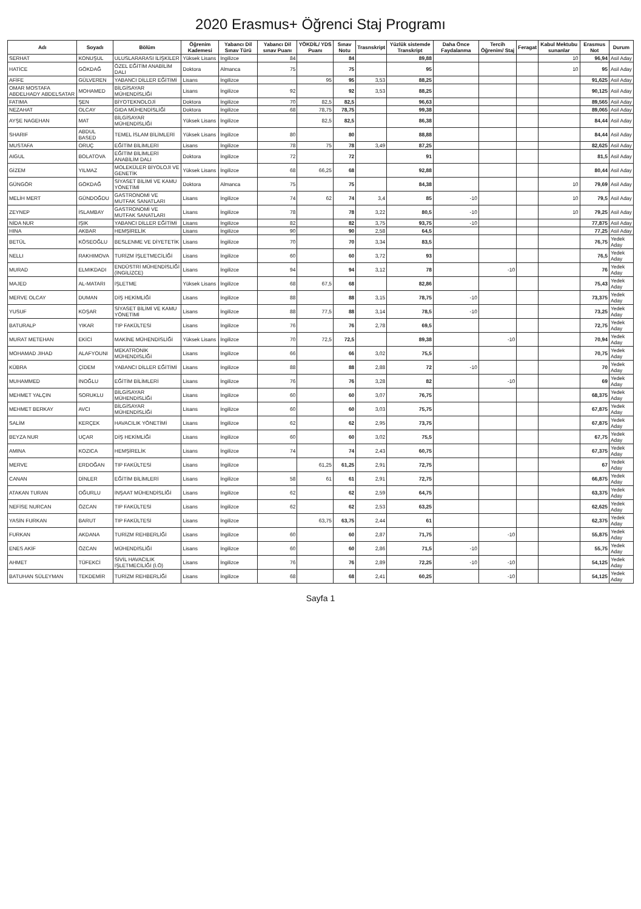2020 Erasmus+ Öğrenci Staj Programı
| Adı | Soyadı | Bölüm | Öğrenim Kademesi | Yabancı Dil Sınav Türü | Yabancı Dil sınav Puanı | YÖKDİL/ YDS Puanı | Sınav Notu | Trasnskript | Yüzlük sistemde Transkript | Daha Önce Faydalanma | Tercih Öğrenim/ Staj | Feragat | Kabul Mektubu sunanlar | Erasmus Not | Durum |
| --- | --- | --- | --- | --- | --- | --- | --- | --- | --- | --- | --- | --- | --- | --- | --- |
| SERHAT | KONUŞUL | ULUSLARARASI İLİŞKİLER | Yüksek Lisans | İngilizce | 84 | | 84 | | 89,88 | | | | 10 | 96,94 | Asil Aday |
| HATİCE | GÖKDAĞ | ÖZEL EĞİTİM ANABİLİM DALI | Doktora | Almanca | 75 | | 75 | | 95 | | | | 10 | 95 | Asil Aday |
| AFİFE | GÜLVEREN | YABANCI DİLLER EĞİTİMİ | Lisans | İngilizce | | 95 | 95 | 3,53 | 88,25 | | | | | 91,625 | Asil Aday |
| OMAR MOSTAFA ABDELHADY ABDELSATAR | MOHAMED | BİLGİSAYAR MÜHENDİSLİĞİ | Lisans | İngilizce | 92 | | 92 | 3,53 | 88,25 | | | | | 90,125 | Asil Aday |
| FATIMA | ŞEN | BİYOTEKNOLOJİ | Doktora | İngilizce | 70 | 82,5 | 82,5 | | 96,63 | | | | | 89,565 | Asil Aday |
| NEZAHAT | OLCAY | GIDA MÜHENDİSLİĞİ | Doktora | İngilizce | 68 | 78,75 | 78,75 | | 99,38 | | | | | 89,065 | Asil Aday |
| AYŞE NAGEHAN | MAT | BİLGİSAYAR MÜHENDİSLİĞİ | Yüksek Lisans | İngilizce | | 82,5 | 82,5 | | 86,38 | | | | | 84,44 | Asil Aday |
| SHARIF | ABDUL BASED | TEMEL İSLAM BİLİMLERİ | Yüksek Lisans | İngilizce | 80 | | 80 | | 88,88 | | | | | 84,44 | Asil Aday |
| MUSTAFA | ORUÇ | EĞİTİM BİLİMLERİ | Lisans | İngilizce | 78 | 75 | 78 | 3,49 | 87,25 | | | | | 82,625 | Asil Aday |
| AIGUL | BOLATOVA | EĞİTİM BİLİMLERİ ANABİLİM DALI | Doktora | İngilizce | 72 | | 72 | | 91 | | | | | 81,5 | Asil Aday |
| GİZEM | YILMAZ | MOLEKÜLER BİYOLOJİ VE GENETİK | Yüksek Lisans | İngilizce | 68 | 66,25 | 68 | | 92,88 | | | | | 80,44 | Asil Aday |
| GÜNGÖR | GÖKDAĞ | SİYASET BİLİMİ VE KAMU YÖNETİMİ | Doktora | Almanca | 75 | | 75 | | 84,38 | | | | 10 | 79,69 | Asil Aday |
| MELİH MERT | GÜNDOĞDU | GASTRONOMİ VE MUTFAK SANATLARI | Lisans | İngilizce | 74 | 62 | 74 | 3,4 | 85 | -10 | | | 10 | 79,5 | Asil Aday |
| ZEYNEP | İSLAMBAY | GASTRONOMİ VE MUTFAK SANATLARI | Lisans | İngilizce | 78 | | 78 | 3,22 | 80,5 | -10 | | | 10 | 79,25 | Asil Aday |
| NİDA NUR | IŞIK | YABANCI DİLLER EĞİTİMİ | Lisans | İngilizce | 82 | | 82 | 3,75 | 93,75 | -10 | | | | 77,875 | Asil Aday |
| HINA | AKBAR | HEMŞİRELİK | Lisans | İngilizce | 90 | | 90 | 2,58 | 64,5 | | | | | 77,25 | Asil Aday |
| BETÜL | KÖSEOĞLU | BESLENME VE DİYETETİK | Lisans | İngilizce | 70 | | 70 | 3,34 | 83,5 | | | | | 76,75 | Yedek Aday |
| NELLI | RAKHIMOVA | TURİZM İŞLETMECİLİĞİ | Lisans | İngilizce | 60 | | 60 | 3,72 | 93 | | | | | 76,5 | Yedek Aday |
| MURAD | ELMIKDADI | ENDÜSTRİ MÜHENDİSLİĞİ (İNGİLİZCE) | Lisans | İngilizce | 94 | | 94 | 3,12 | 78 | | -10 | | | 76 | Yedek Aday |
| MAJED | AL-MATARI | İŞLETME | Yüksek Lisans | İngilizce | 68 | 67,5 | 68 | | 82,86 | | | | | 75,43 | Yedek Aday |
| MERVE OLCAY | DUMAN | DİŞ HEKİMLİĞİ | Lisans | İngilizce | 88 | | 88 | 3,15 | 78,75 | -10 | | | | 73,375 | Yedek Aday |
| YUSUF | KOŞAR | SİYASET BİLİMİ VE KAMU YÖNETİMİ | Lisans | İngilizce | 88 | 77,5 | 88 | 3,14 | 78,5 | -10 | | | | 73,25 | Yedek Aday |
| BATURALP | YIKAR | TIP FAKÜLTESİ | Lisans | İngilizce | 76 | | 76 | 2,78 | 69,5 | | | | | 72,75 | Yedek Aday |
| MURAT METEHAN | EKİCİ | MAKİNE MÜHENDİSLİĞİ | Yüksek Lisans | İngilizce | 70 | 72,5 | 72,5 | | 89,38 | | -10 | | | 70,94 | Yedek Aday |
| MOHAMAD JIHAD | ALAFYOUNI | MEKATRONİK MÜHENDİSLİĞİ | Lisans | İngilizce | 66 | | 66 | 3,02 | 75,5 | | | | | 70,75 | Yedek Aday |
| KÜBRA | ÇİDEM | YABANCI DİLLER EĞİTİMİ | Lisans | İngilizce | 88 | | 88 | 2,88 | 72 | -10 | | | | 70 | Yedek Aday |
| MUHAMMED | İNOĞLU | EĞİTİM BİLİMLERİ | Lisans | İngilizce | 76 | | 76 | 3,28 | 82 | | -10 | | | 69 | Yedek Aday |
| MEHMET YALÇIN | SORUKLU | BİLGİSAYAR MÜHENDİSLİĞİ | Lisans | İngilizce | 60 | | 60 | 3,07 | 76,75 | | | | | 68,375 | Yedek Aday |
| MEHMET BERKAY | AVCI | BİLGİSAYAR MÜHENDİSLİĞİ | Lisans | İngilizce | 60 | | 60 | 3,03 | 75,75 | | | | | 67,875 | Yedek Aday |
| SALİM | KERÇEK | HAVACILIK YÖNETİMİ | Lisans | İngilizce | 62 | | 62 | 2,95 | 73,75 | | | | | 67,875 | Yedek Aday |
| BEYZA NUR | UÇAR | DİŞ HEKİMLİĞİ | Lisans | İngilizce | 60 | | 60 | 3,02 | 75,5 | | | | | 67,75 | Yedek Aday |
| AMINA | KOZICA | HEMŞİRELİK | Lisans | İngilizce | 74 | | 74 | 2,43 | 60,75 | | | | | 67,375 | Yedek Aday |
| MERVE | ERDOĞAN | TIP FAKÜLTESİ | Lisans | İngilizce | | 61,25 | 61,25 | 2,91 | 72,75 | | | | | 67 | Yedek Aday |
| CANAN | DİNLER | EĞİTİM BİLİMLERİ | Lisans | İngilizce | 58 | 61 | 61 | 2,91 | 72,75 | | | | | 66,875 | Yedek Aday |
| ATAKAN TURAN | OĞURLU | İNŞAAT MÜHENDİSLİĞİ | Lisans | İngilizce | 62 | | 62 | 2,59 | 64,75 | | | | | 63,375 | Yedek Aday |
| NEFİSE NURCAN | ÖZCAN | TIP FAKÜLTESİ | Lisans | İngilizce | 62 | | 62 | 2,53 | 63,25 | | | | | 62,625 | Yedek Aday |
| YASİN FURKAN | BARUT | TIP FAKÜLTESİ | Lisans | İngilizce | | 63,75 | 63,75 | 2,44 | 61 | | | | | 62,375 | Yedek Aday |
| FURKAN | AKDANA | TURİZM REHBERLİĞİ | Lisans | İngilizce | 60 | | 60 | 2,87 | 71,75 | | -10 | | | 55,875 | Yedek Aday |
| ENES AKİF | ÖZCAN | MÜHENDİSLİĞİ | Lisans | İngilizce | 60 | | 60 | 2,86 | 71,5 | -10 | | | | 55,75 | Yedek Aday |
| AHMET | TÜFEKCİ | SİVİL HAVACILIK İŞLETMECİLİĞİ (İ.Ö) | Lisans | İngilizce | 76 | | 76 | 2,89 | 72,25 | -10 | -10 | | | 54,125 | Yedek Aday |
| BATUHAN SÜLEYMAN | TEKDEMİR | TURİZM REHBERLİĞİ | Lisans | İngilizce | 68 | | 68 | 2,41 | 60,25 | | -10 | | | 54,125 | Yedek Aday |
Sayfa 1